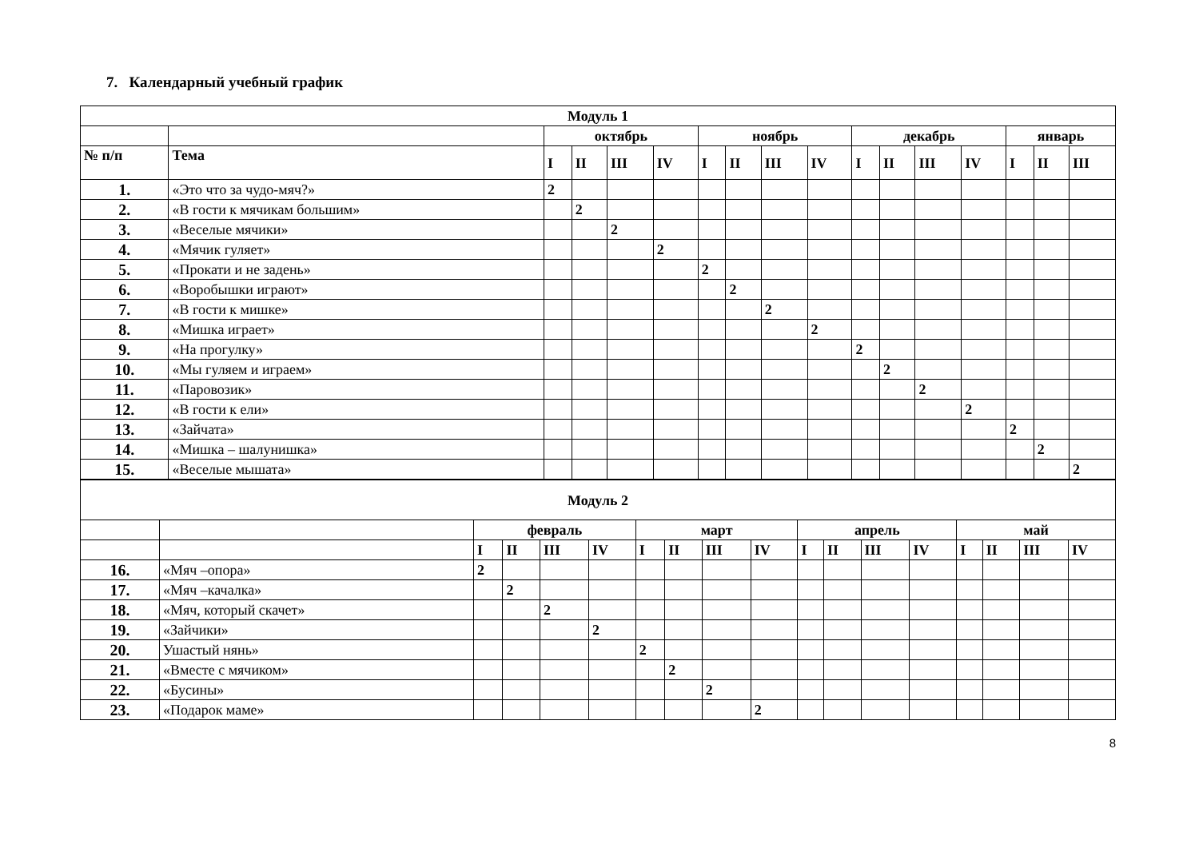7. Календарный учебный график
| Модуль 1 | | | | | | | | | | | | | | | | |
| --- | --- | --- | --- | --- | --- | --- | --- | --- | --- | --- | --- | --- | --- | --- | --- | --- |
| | | октябрь | | | | ноябрь | | | | декабрь | | | | январь | | |
| № п/п | Тема | I | II | III | IV | I | II | III | IV | I | II | III | IV | I | II | III |
| 1. | «Это что за чудо-мяч?» | 2 | | | | | | | | | | | | | | |
| 2. | «В гости к мячикам большим» | | 2 | | | | | | | | | | | | | |
| 3. | «Веселые мячики» | | | 2 | | | | | | | | | | | | |
| 4. | «Мячик гуляет» | | | | 2 | | | | | | | | | | | |
| 5. | «Прокати и не задень» | | | | | 2 | | | | | | | | | | |
| 6. | «Воробышки играют» | | | | | | 2 | | | | | | | | | |
| 7. | «В гости к мишке» | | | | | | | 2 | | | | | | | | |
| 8. | «Мишка играет» | | | | | | | | 2 | | | | | | | |
| 9. | «На прогулку» | | | | | | | | | 2 | | | | | | |
| 10. | «Мы гуляем и играем» | | | | | | | | | | 2 | | | | | |
| 11. | «Паровозик» | | | | | | | | | | | 2 | | | | |
| 12. | «В гости к ели» | | | | | | | | | | | | 2 | | | |
| 13. | «Зайчата» | | | | | | | | | | | | | 2 | | |
| 14. | «Мишка – шалунишка» | | | | | | | | | | | | | | 2 | |
| 15. | «Веселые мышата» | | | | | | | | | | | | | | | 2 |
| Модуль 2 | | | | | | | | | | | | | | | | | |
| --- | --- | --- | --- | --- | --- | --- | --- | --- | --- | --- | --- | --- | --- | --- | --- | --- | --- |
| | | февраль | | | | март | | | | апрель | | | | май | | | |
| | | I | II | III | IV | I | II | III | IV | I | II | III | IV | I | II | III | IV |
| 16. | «Мяч –опора» | 2 | | | | | | | | | | | | | | | |
| 17. | «Мяч –качалка» | | 2 | | | | | | | | | | | | | | |
| 18. | «Мяч, который скачет» | | | 2 | | | | | | | | | | | | | |
| 19. | «Зайчики» | | | | 2 | | | | | | | | | | | | |
| 20. | Ушастый нянь» | | | | | 2 | | | | | | | | | | | |
| 21. | «Вместе с мячиком» | | | | | | 2 | | | | | | | | | | |
| 22. | «Бусины» | | | | | | | 2 | | | | | | | | | |
| 23. | «Подарок маме» | | | | | | | | 2 | | | | | | | | |
8